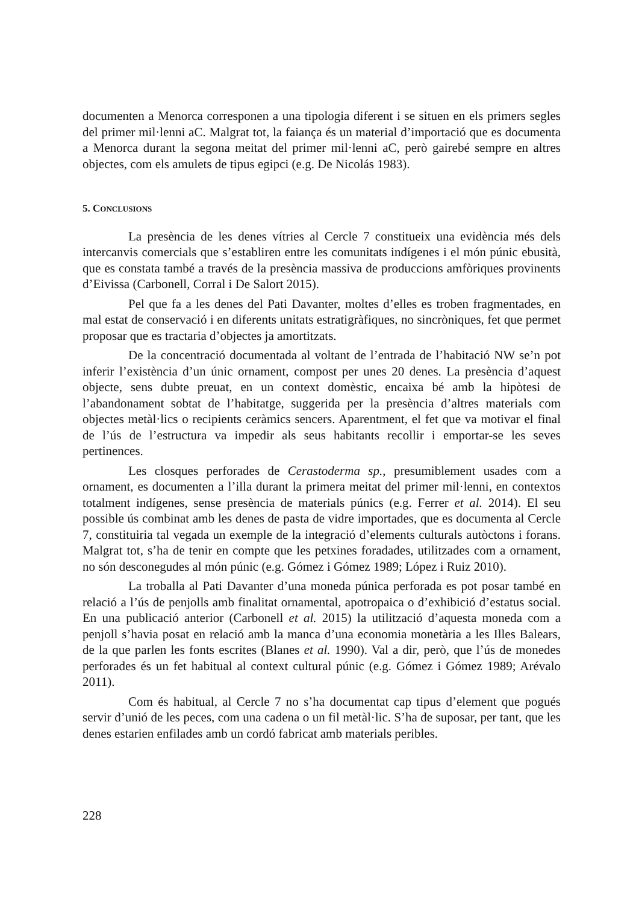documenten a Menorca corresponen a una tipologia diferent i se situen en els primers segles del primer mil·lenni aC. Malgrat tot, la faiança és un material d’importació que es documenta a Menorca durant la segona meitat del primer mil·lenni aC, però gairebé sempre en altres objectes, com els amulets de tipus egipci (e.g. De Nicolás 1983).
5. CONCLUSIONS
La presència de les denes vítries al Cercle 7 constitueix una evidència més dels intercanvis comercials que s’establiren entre les comunitats indígenes i el món púnic ebusità, que es constata també a través de la presència massiva de produccions amfòriques provinents d’Eivissa (Carbonell, Corral i De Salort 2015).
Pel que fa a les denes del Pati Davanter, moltes d’elles es troben fragmentades, en mal estat de conservació i en diferents unitats estratigràfiques, no sincròniques, fet que permet proposar que es tractaria d’objectes ja amortitzats.
De la concentració documentada al voltant de l’entrada de l’habitació NW se’n pot inferir l’existència d’un únic ornament, compost per unes 20 denes. La presència d’aquest objecte, sens dubte preuat, en un context domèstic, encaixa bé amb la hipòtesi de l’abandonament sobtat de l’habitatge, suggerida per la presència d’altres materials com objectes metàl·lics o recipients ceràmics sencers. Aparentment, el fet que va motivar el final de l’ús de l’estructura va impedir als seus habitants recollir i emportar-se les seves pertinences.
Les closques perforades de Cerastoderma sp., presumiblement usades com a ornament, es documenten a l’illa durant la primera meitat del primer mil·lenni, en contextos totalment indígenes, sense presència de materials púnics (e.g. Ferrer et al. 2014). El seu possible ús combinat amb les denes de pasta de vidre importades, que es documenta al Cercle 7, constituiria tal vegada un exemple de la integració d’elements culturals autòctons i forans. Malgrat tot, s’ha de tenir en compte que les petxines foradades, utilitzades com a ornament, no són desconegudes al món púnic (e.g. Gómez i Gómez 1989; López i Ruiz 2010).
La troballa al Pati Davanter d’una moneda púnica perforada es pot posar també en relació a l’ús de penjolls amb finalitat ornamental, apotropaica o d’exhibició d’estatus social. En una publicació anterior (Carbonell et al. 2015) la utilització d’aquesta moneda com a penjoll s’havia posat en relació amb la manca d’una economia monetària a les Illes Balears, de la que parlen les fonts escrites (Blanes et al. 1990). Val a dir, però, que l’ús de monedes perforades és un fet habitual al context cultural púnic (e.g. Gómez i Gómez 1989; Arévalo 2011).
Com és habitual, al Cercle 7 no s’ha documentat cap tipus d’element que pogués servir d’unió de les peces, com una cadena o un fil metàl·lic. S’ha de suposar, per tant, que les denes estarien enfilades amb un cordó fabricat amb materials peribles.
228